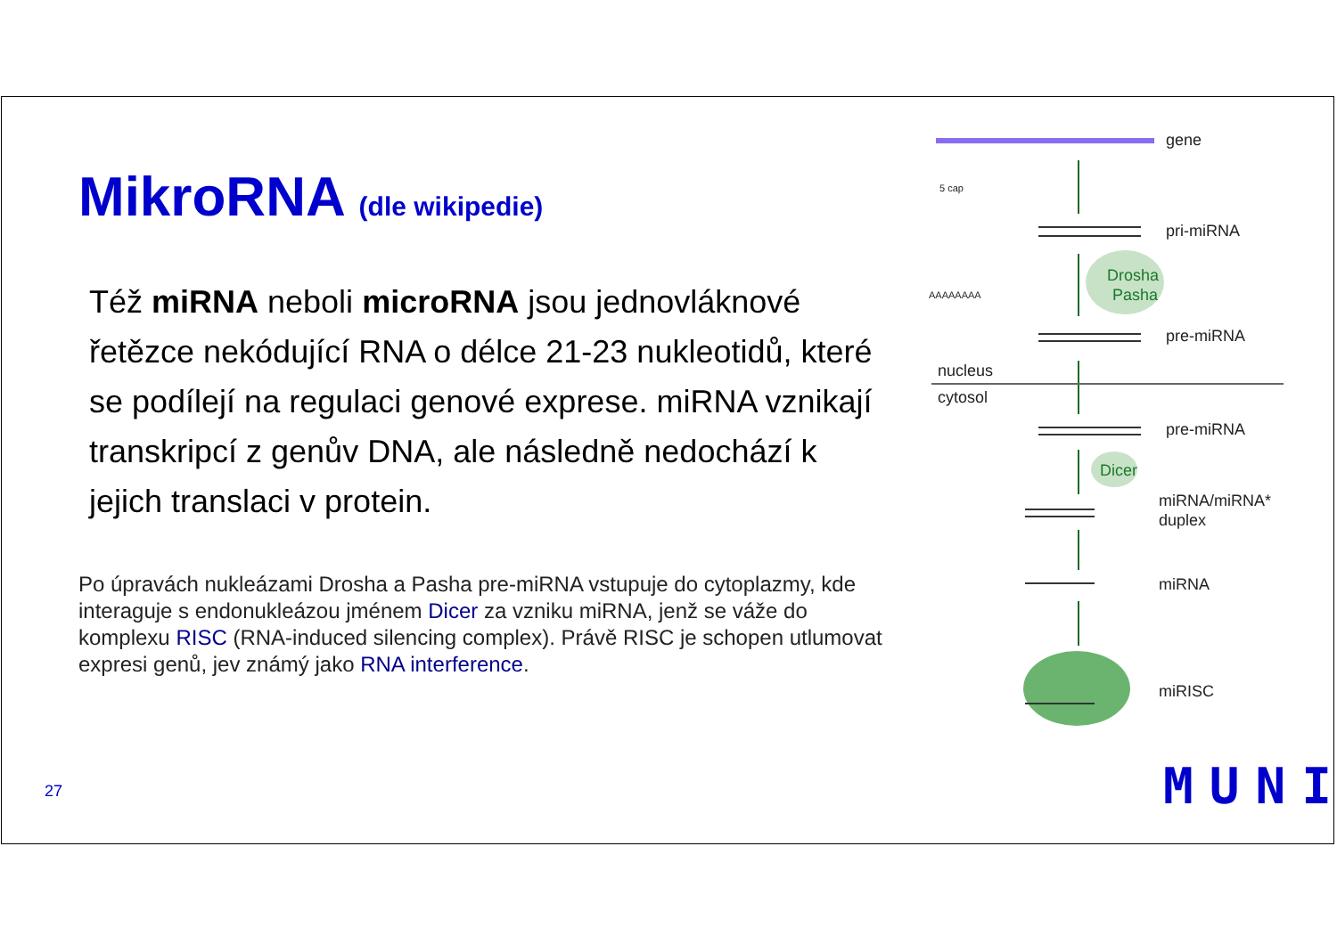MikroRNA (dle wikipedie)
Též miRNA neboli microRNA jsou jednovláknové řetězce nekódující RNA o délce 21-23 nukleotidů, které se podílejí na regulaci genové exprese. miRNA vznikají transkripcí z genův DNA, ale následně nedochází k jejich translaci v protein.
Po úpravách nukleázami Drosha a Pasha pre-miRNA vstupuje do cytoplazmy, kde interaguje s endonukleázou jménem Dicer za vzniku miRNA, jenž se váže do komplexu RISC (RNA-induced silencing complex). Právě RISC je schopen utlumovat expresi genů, jev známý jako RNA interference.
27
gene
pri-miRNA
pre-miRNA
pre-miRNA
miRNA/miRNA*
duplex
miRNA
miRISC
nucleus
cytosol
5 cap
AAAAAAAA
Drosha
Pasha
Dicer
MUNI